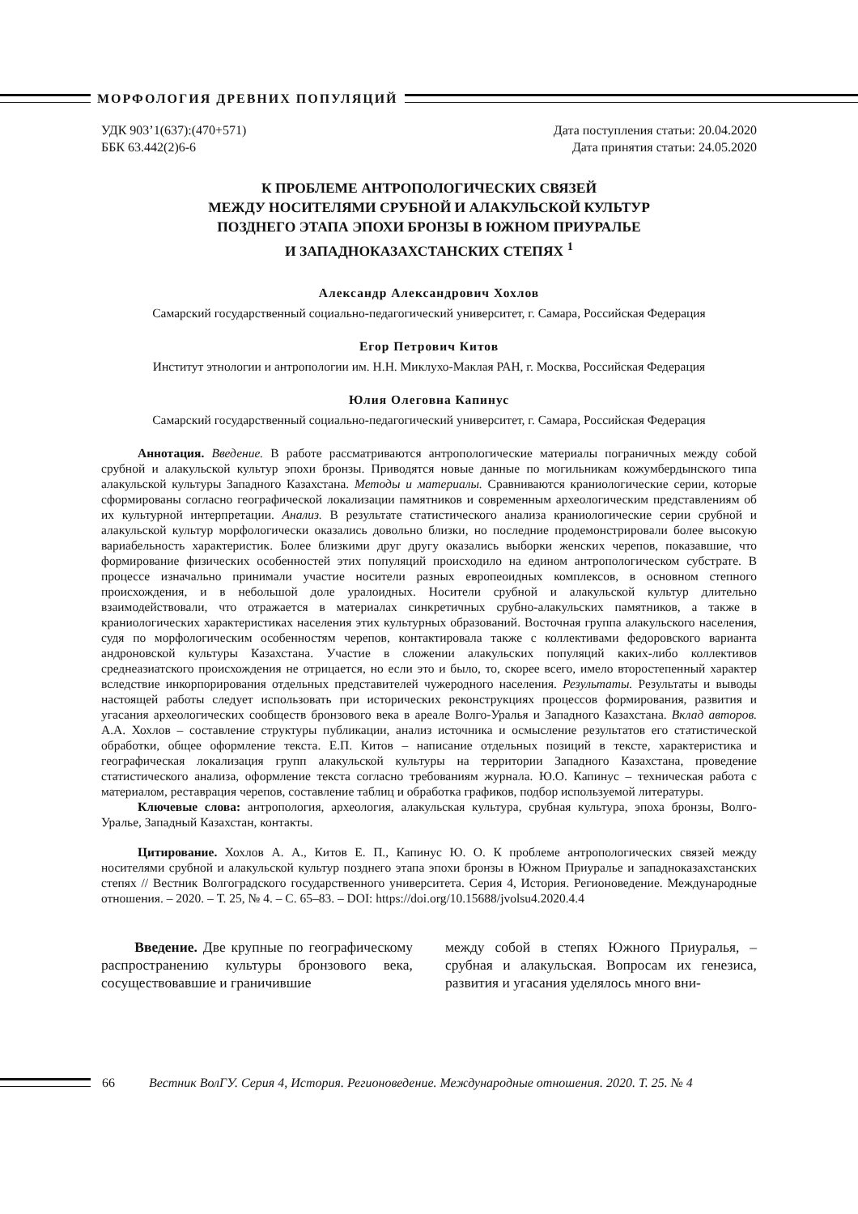МОРФОЛОГИЯ ДРЕВНИХ ПОПУЛЯЦИЙ
УДК 903’1(637):(470+571)
ББК 63.442(2)6-6
Дата поступления статьи: 20.04.2020
Дата принятия статьи: 24.05.2020
К ПРОБЛЕМЕ АНТРОПОЛОГИЧЕСКИХ СВЯЗЕЙ
МЕЖДУ НОСИТЕЛЯМИ СРУБНОЙ И АЛАКУЛЬСКОЙ КУЛЬТУР
ПОЗДНЕГО ЭТАПА ЭПОХИ БРОНЗЫ В ЮЖНОМ ПРИУРАЛЬЕ
И ЗАПАДНОКАЗАХСТАНСКИХ СТЕПЯХ <sup>1</sup>
Александр Александрович Хохлов
Самарский государственный социально-педагогический университет, г. Самара, Российская Федерация
Егор Петрович Китов
Институт этнологии и антропологии им. Н.Н. Миклухо-Маклая РАН, г. Москва, Российская Федерация
Юлия Олеговна Капинус
Самарский государственный социально-педагогический университет, г. Самара, Российская Федерация
Аннотация. Введение. В работе рассматриваются антропологические материалы пограничных между собой срубной и алакульской культур эпохи бронзы. Приводятся новые данные по могильникам кожумбердынского типа алакульской культуры Западного Казахстана. Методы и материалы. Сравниваются краниологические серии, которые сформированы согласно географической локализации памятников и современным археологическим представлениям об их культурной интерпретации. Анализ. В результате статистического анализа краниологические серии срубной и алакульской культур морфологически оказались довольно близки, но последние продемонстрировали более высокую вариабельность характеристик. Более близкими друг другу оказались выборки женских черепов, показавшие, что формирование физических особенностей этих популяций происходило на едином антропологическом субстрате. В процессе изначально принимали участие носители разных европеоидных комплексов, в основном степного происхождения, и в небольшой доле уралоидных. Носители срубной и алакульской культур длительно взаимодействовали, что отражается в материалах синкретичных срубно-алакульских памятников, а также в краниологических характеристиках населения этих культурных образований. Восточная группа алакульского населения, судя по морфологическим особенностям черепов, контактировала также с коллективами федоровского варианта андроновской культуры Казахстана. Участие в сложении алакульских популяций каких-либо коллективов среднеазиатского происхождения не отрицается, но если это и было, то, скорее всего, имело второстепенный характер вследствие инкорпорирования отдельных представителей чужеродного населения. Результаты. Результаты и выводы настоящей работы следует использовать при исторических реконструкциях процессов формирования, развития и угасания археологических сообществ бронзового века в ареале Волго-Уралья и Западного Казахстана. Вклад авторов. А.А. Хохлов – составление структуры публикации, анализ источника и осмысление результатов его статистической обработки, общее оформление текста. Е.П. Китов – написание отдельных позиций в тексте, характеристика и географическая локализация групп алакульской культуры на территории Западного Казахстана, проведение статистического анализа, оформление текста согласно требованиям журнала. Ю.О. Капинус – техническая работа с материалом, реставрация черепов, составление таблиц и обработка графиков, подбор используемой литературы.
Ключевые слова: антропология, археология, алакульская культура, срубная культура, эпоха бронзы, Волго-Уралье, Западный Казахстан, контакты.
Цитирование. Хохлов А. А., Китов Е. П., Капинус Ю. О. К проблеме антропологических связей между носителями срубной и алакульской культур позднего этапа эпохи бронзы в Южном Приуралье и западноказахстанских степях // Вестник Волгоградского государственного университета. Серия 4, История. Регионоведение. Международные отношения. – 2020. – Т. 25, № 4. – С. 65–83. – DOI: https://doi.org/10.15688/jvolsu4.2020.4.4
Введение. Две крупные по географическому распространению культуры бронзового века, сосуществовавшие и граничившие
между собой в степях Южного Приуралья, – срубная и алакульская. Вопросам их генезиса, развития и угасания уделялось много вни-
66 Вестник ВолГУ. Серия 4, История. Регионоведение. Международные отношения. 2020. Т. 25. № 4